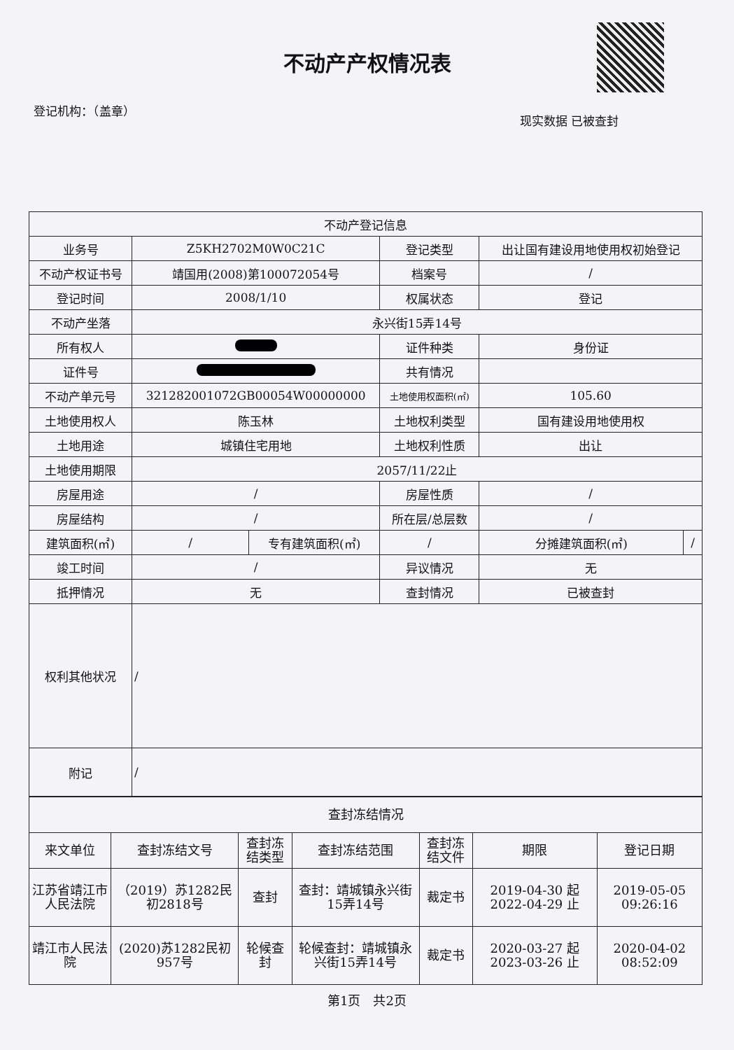不动产产权情况表
登记机构：（盖章） 现实数据 已被查封
| 不动产登记信息 | | | | | |
| --- | --- | --- | --- | --- | --- |
| 业务号 | Z5KH2702M0W0C21C | | 登记类型 | 出让国有建设用地使用权初始登记 | |
| 不动产权证书号 | 靖国用(2008)第100072054号 | | 档案号 | / | |
| 登记时间 | 2008/1/10 | | 权属状态 | 登记 | |
| 不动产坐落 | 永兴街15弄14号 | | | | |
| 所有权人 | | | 证件种类 | 身份证 | |
| 证件号 | | | 共有情况 | | |
| 不动产单元号 | 321282001072GB00054W00000000 | | 土地使用权面积(㎡) | 105.60 | |
| 土地使用权人 | 陈玉林 | | 土地权利类型 | 国有建设用地使用权 | |
| 土地用途 | 城镇住宅用地 | | 土地权利性质 | 出让 | |
| 土地使用期限 | 2057/11/22止 | | | | |
| 房屋用途 | / | | 房屋性质 | / | |
| 房屋结构 | / | | 所在层/总层数 | / | |
| 建筑面积(㎡) | / | 专有建筑面积(㎡) | / | 分摊建筑面积(㎡) | / |
| 竣工时间 | / | | 异议情况 | 无 | |
| 抵押情况 | 无 | | 查封情况 | 已被查封 | |
| 权利其他状况 | / | | | | |
| 附记 | / | | | | |
| 查封冻结情况 | | | | | | |
| --- | --- | --- | --- | --- | --- | --- |
| 来文单位 | 查封冻结文号 | 查封冻结类型 | 查封冻结范围 | 查封冻结文件 | 期限 | 登记日期 |
| 江苏省靖江市人民法院 | （2019）苏1282民初2818号 | 查封 | 查封：靖城镇永兴街15弄14号 | 裁定书 | 2019-04-30 起 2022-04-29 止 | 2019-05-05 09:26:16 |
| 靖江市人民法院 | (2020)苏1282民初957号 | 轮候查封 | 轮候查封：靖城镇永兴街15弄14号 | 裁定书 | 2020-03-27 起 2023-03-26 止 | 2020-04-02 08:52:09 |
第1页　共2页